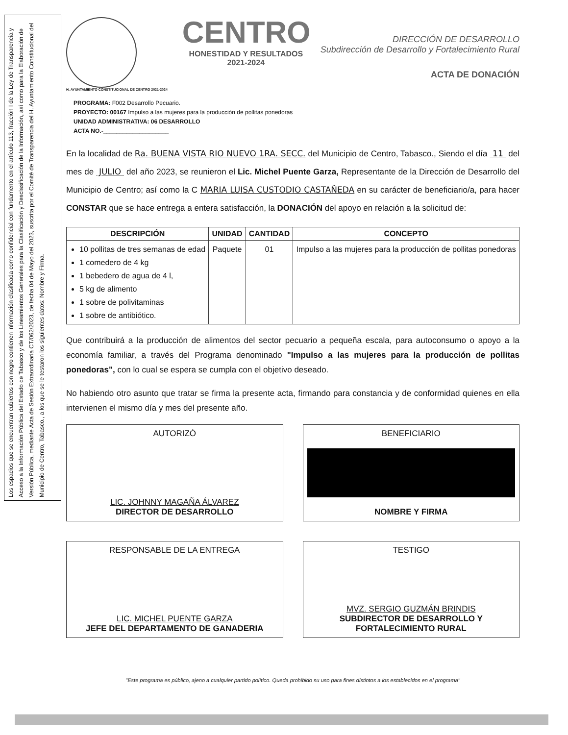Los espacios que se encuentran cubiertos con negro contienen información clasificada como confidencial con fundamento en el artículo 113, fracción I de la Ley de Transparencia y Acceso a la Información Pública del Estado de Tabasco y de los Lineamientos Generales para la Clasificación y Desclasificación de la Información, así como para la Elaboración de Versión Pública, mediante Acta de Sesión Extraordinaria CT/062/2023, de fecha 04 de Mayo del 2023, suscrita por el Comité de Transparencia del H. Ayuntamiento Constitucional del Municipio de Centro, Tabasco., a los que se le testaron los siguientes datos: Nombre y Firma.
H. AYUNTAMIENTO CONSTITUCIONAL DE CENTRO 2021-2024
CENTRO
HONESTIDAD Y RESULTADOS
2021-2024
DIRECCIÓN DE DESARROLLO
Subdirección de Desarrollo y Fortalecimiento Rural
ACTA DE DONACIÓN
PROGRAMA: F002 Desarrollo Pecuario.
PROYECTO: 00167 Impulso a las mujeres para la producción de pollitas ponedoras
UNIDAD ADMINISTRATIVA: 06 DESARROLLO
ACTA NO.-____________________
En la localidad de Ra. BUENA VISTA RIO NUEVO 1RA. SECC. del Municipio de Centro, Tabasco., Siendo el día 11 del mes de JULIO del año 2023, se reunieron el Lic. Michel Puente Garza, Representante de la Dirección de Desarrollo del Municipio de Centro; así como la C MARIA LUISA CUSTODIO CASTAÑEDA en su carácter de beneficiario/a, para hacer CONSTAR que se hace entrega a entera satisfacción, la DONACIÓN del apoyo en relación a la solicitud de:
| DESCRIPCIÓN | UNIDAD | CANTIDAD | CONCEPTO |
| --- | --- | --- | --- |
| 10 pollitas de tres semanas de edad 1 comedero de 4 kg 1 bebedero de agua de 4 l, 5 kg de alimento 1 sobre de polivitaminas 1 sobre de antibiótico. | Paquete | 01 | Impulso a las mujeres para la producción de pollitas ponedoras |
Que contribuirá a la producción de alimentos del sector pecuario a pequeña escala, para autoconsumo o apoyo a la economía familiar, a través del Programa denominado "Impulso a las mujeres para la producción de pollitas ponedoras", con lo cual se espera se cumpla con el objetivo deseado.
No habiendo otro asunto que tratar se firma la presente acta, firmando para constancia y de conformidad quienes en ella intervienen el mismo día y mes del presente año.
AUTORIZÓ
LIC. JOHNNY MAGAÑA ÁLVAREZ
DIRECTOR DE DESARROLLO
BENEFICIARIO
NOMBRE Y FIRMA
RESPONSABLE DE LA ENTREGA
LIC. MICHEL PUENTE GARZA
JEFE DEL DEPARTAMENTO DE GANADERIA
TESTIGO
MVZ. SERGIO GUZMÁN BRINDIS
SUBDIRECTOR DE DESARROLLO Y FORTALECIMIENTO RURAL
"Este programa es público, ajeno a cualquier partido político. Queda prohibido su uso para fines distintos a los establecidos en el programa"